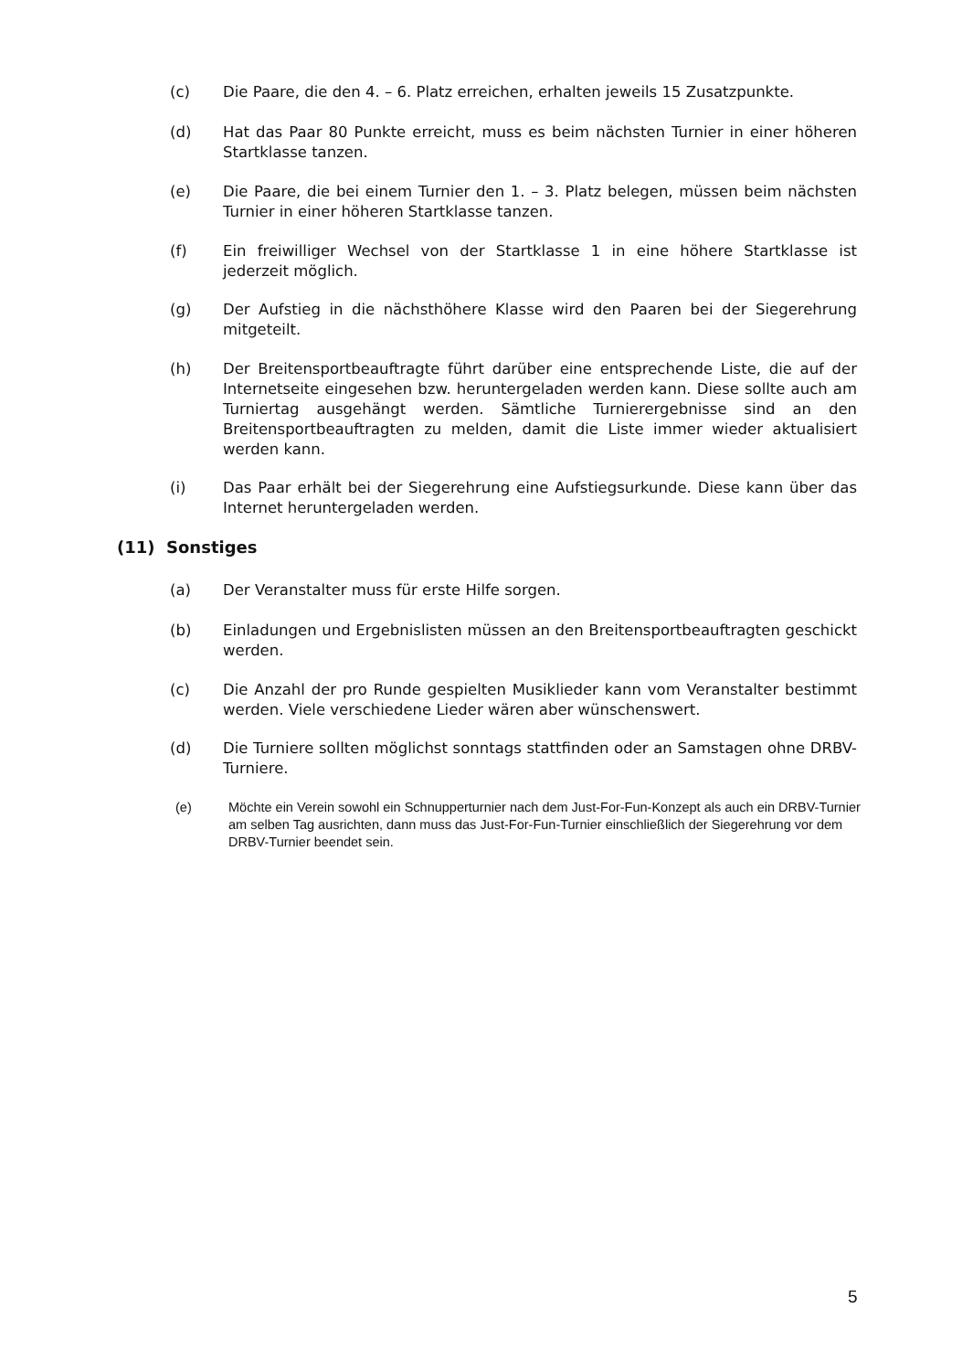(c) Die Paare, die den 4. – 6. Platz erreichen, erhalten jeweils 15 Zusatzpunkte.
(d) Hat das Paar 80 Punkte erreicht, muss es beim nächsten Turnier in einer höheren Startklasse tanzen.
(e) Die Paare, die bei einem Turnier den 1. – 3. Platz belegen, müssen beim nächsten Turnier in einer höheren Startklasse tanzen.
(f) Ein freiwilliger Wechsel von der Startklasse 1 in eine höhere Startklasse ist jederzeit möglich.
(g) Der Aufstieg in die nächsthöhere Klasse wird den Paaren bei der Siegerehrung mitgeteilt.
(h) Der Breitensportbeauftragte führt darüber eine entsprechende Liste, die auf der Internetseite eingesehen bzw. heruntergeladen werden kann. Diese sollte auch am Turniertag ausgehängt werden. Sämtliche Turnierergebnisse sind an den Breitensportbeauftragten zu melden, damit die Liste immer wieder aktualisiert werden kann.
(i) Das Paar erhält bei der Siegerehrung eine Aufstiegsurkunde. Diese kann über das Internet heruntergeladen werden.
(11) Sonstiges
(a) Der Veranstalter muss für erste Hilfe sorgen.
(b) Einladungen und Ergebnislisten müssen an den Breitensportbeauftragten geschickt werden.
(c) Die Anzahl der pro Runde gespielten Musiklieder kann vom Veranstalter bestimmt werden. Viele verschiedene Lieder wären aber wünschenswert.
(d) Die Turniere sollten möglichst sonntags stattfinden oder an Samstagen ohne DRBV-Turniere.
(e)
Möchte ein Verein sowohl ein Schnupperturnier nach dem Just-For-Fun-Konzept als auch ein DRBV-Turnier am selben Tag ausrichten, dann muss das Just-For-Fun-Turnier einschließlich der Siegerehrung vor dem DRBV-Turnier beendet sein.
5